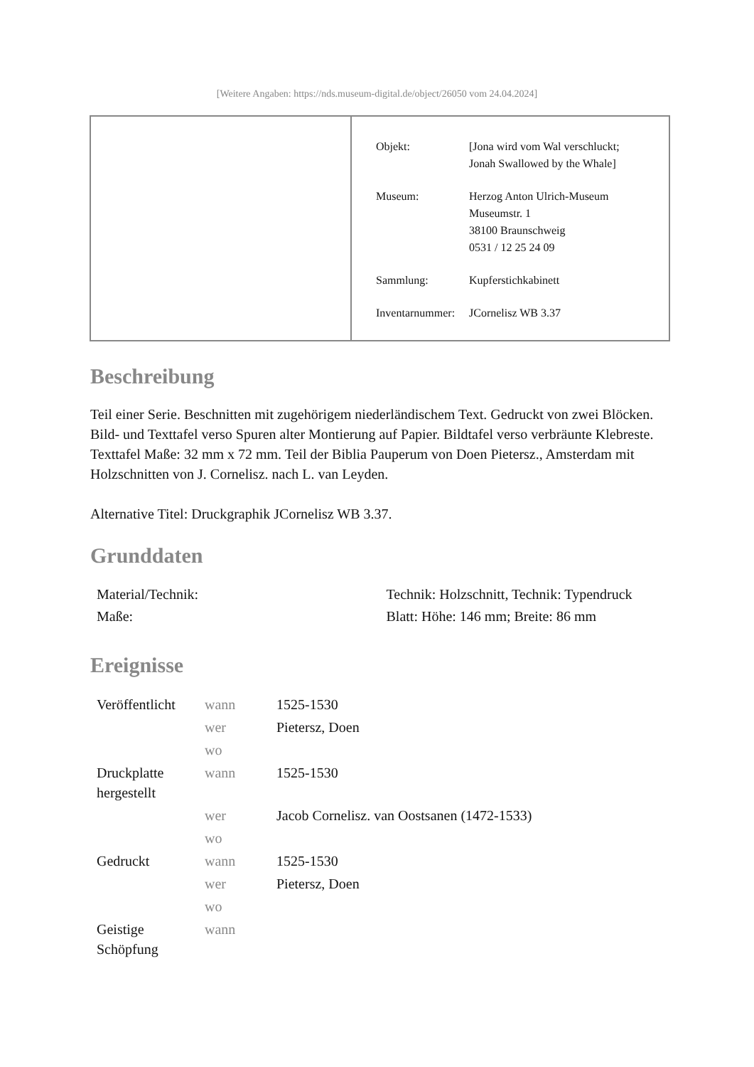[Weitere Angaben: https://nds.museum-digital.de/object/26050 vom 24.04.2024]
| Objekt: | [Jona wird vom Wal verschluckt; Jonah Swallowed by the Whale] |
| Museum: | Herzog Anton Ulrich-Museum Museumstr. 1 38100 Braunschweig 0531 / 12 25 24 09 |
| Sammlung: | Kupferstichkabinett |
| Inventarnummer: | JCornelisz WB 3.37 |
Beschreibung
Teil einer Serie. Beschnitten mit zugehörigem niederländischem Text. Gedruckt von zwei Blöcken. Bild- und Texttafel verso Spuren alter Montierung auf Papier. Bildtafel verso verbräunte Klebreste. Texttafel Maße: 32 mm x 72 mm. Teil der Biblia Pauperum von Doen Pietersz., Amsterdam mit Holzschnitten von J. Cornelisz. nach L. van Leyden.
Alternative Titel: Druckgraphik JCornelisz WB 3.37.
Grunddaten
| Material/Technik: | Technik: Holzschnitt, Technik: Typendruck |
| Maße: | Blatt: Höhe: 146 mm; Breite: 86 mm |
Ereignisse
| Veröffentlicht | wann | 1525-1530 |
| | wer | Pietersz, Doen |
| | wo | |
| Druckplatte hergestellt | wann | 1525-1530 |
| | wer | Jacob Cornelisz. van Oostsanen (1472-1533) |
| | wo | |
| Gedruckt | wann | 1525-1530 |
| | wer | Pietersz, Doen |
| | wo | |
| Geistige Schöpfung | wann | |